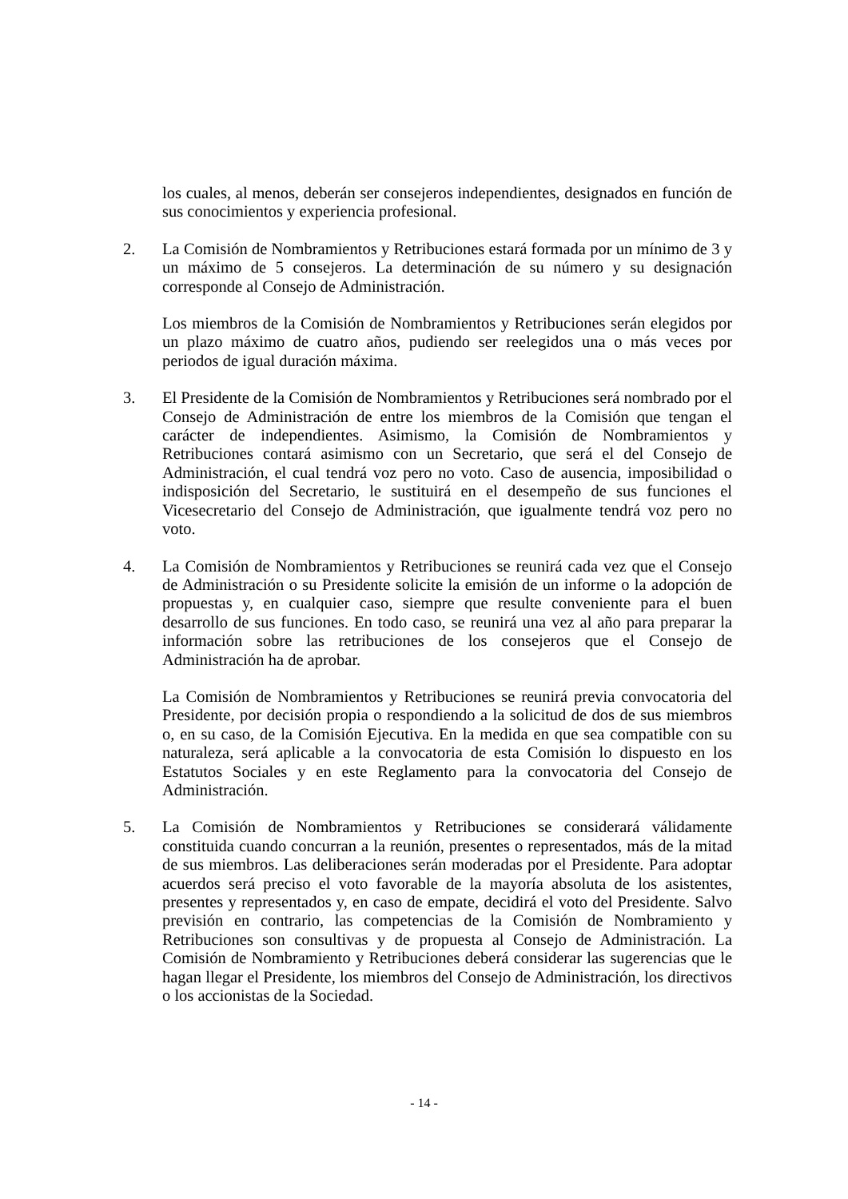los cuales, al menos, deberán ser consejeros independientes, designados en función de sus conocimientos y experiencia profesional.
2. La Comisión de Nombramientos y Retribuciones estará formada por un mínimo de 3 y un máximo de 5 consejeros. La determinación de su número y su designación corresponde al Consejo de Administración.
Los miembros de la Comisión de Nombramientos y Retribuciones serán elegidos por un plazo máximo de cuatro años, pudiendo ser reelegidos una o más veces por periodos de igual duración máxima.
3. El Presidente de la Comisión de Nombramientos y Retribuciones será nombrado por el Consejo de Administración de entre los miembros de la Comisión que tengan el carácter de independientes. Asimismo, la Comisión de Nombramientos y Retribuciones contará asimismo con un Secretario, que será el del Consejo de Administración, el cual tendrá voz pero no voto. Caso de ausencia, imposibilidad o indisposición del Secretario, le sustituirá en el desempeño de sus funciones el Vicesecretario del Consejo de Administración, que igualmente tendrá voz pero no voto.
4. La Comisión de Nombramientos y Retribuciones se reunirá cada vez que el Consejo de Administración o su Presidente solicite la emisión de un informe o la adopción de propuestas y, en cualquier caso, siempre que resulte conveniente para el buen desarrollo de sus funciones. En todo caso, se reunirá una vez al año para preparar la información sobre las retribuciones de los consejeros que el Consejo de Administración ha de aprobar.
La Comisión de Nombramientos y Retribuciones se reunirá previa convocatoria del Presidente, por decisión propia o respondiendo a la solicitud de dos de sus miembros o, en su caso, de la Comisión Ejecutiva. En la medida en que sea compatible con su naturaleza, será aplicable a la convocatoria de esta Comisión lo dispuesto en los Estatutos Sociales y en este Reglamento para la convocatoria del Consejo de Administración.
5. La Comisión de Nombramientos y Retribuciones se considerará válidamente constituida cuando concurran a la reunión, presentes o representados, más de la mitad de sus miembros. Las deliberaciones serán moderadas por el Presidente. Para adoptar acuerdos será preciso el voto favorable de la mayoría absoluta de los asistentes, presentes y representados y, en caso de empate, decidirá el voto del Presidente. Salvo previsión en contrario, las competencias de la Comisión de Nombramiento y Retribuciones son consultivas y de propuesta al Consejo de Administración. La Comisión de Nombramiento y Retribuciones deberá considerar las sugerencias que le hagan llegar el Presidente, los miembros del Consejo de Administración, los directivos o los accionistas de la Sociedad.
- 14 -